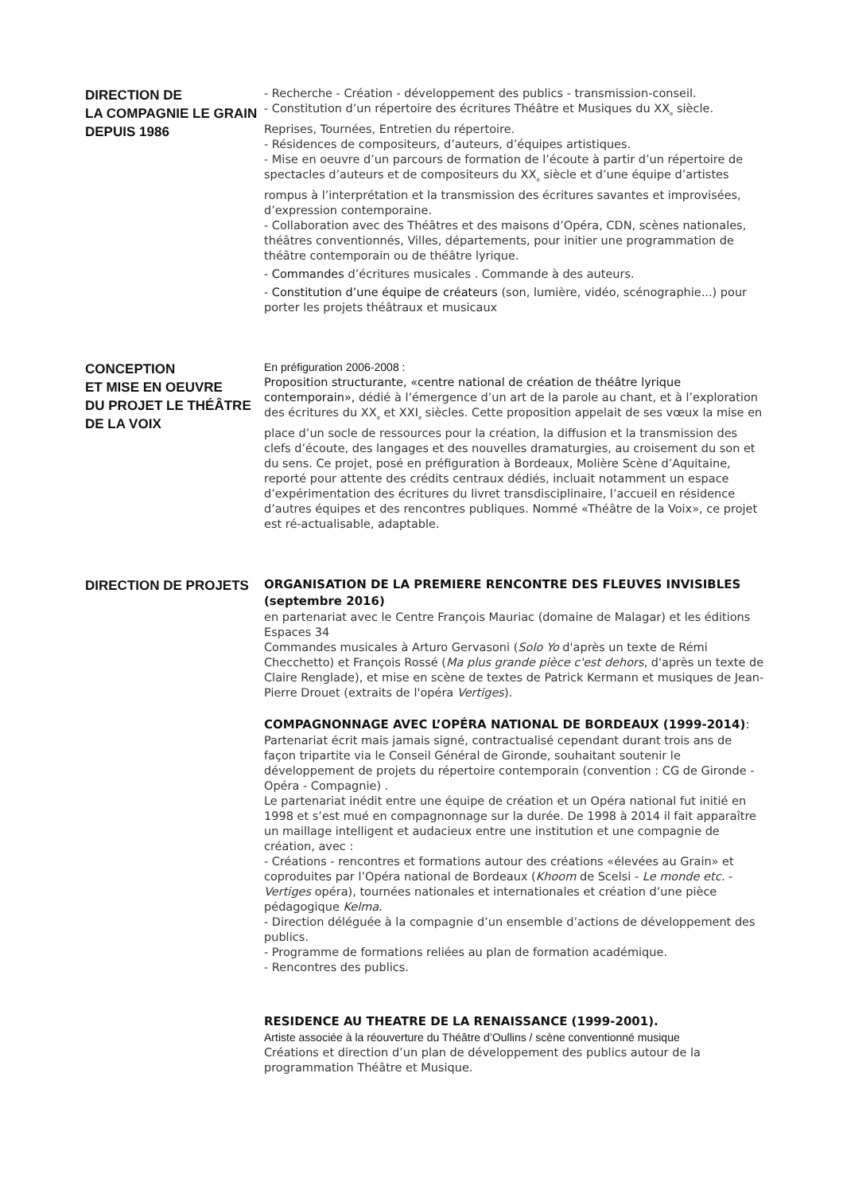DIRECTION DE
LA COMPAGNIE LE GRAIN
DEPUIS 1986
- Recherche - Création - développement des publics - transmission-conseil.
- Constitution d’un répertoire des écritures Théâtre et Musiques du XX<sub>e</sub> siècle. Reprises, Tournées, Entretien du répertoire.
- Résidences de compositeurs, d’auteurs, d’équipes artistiques.
- Mise en oeuvre d’un parcours de formation de l’écoute à partir d’un répertoire de spectacles d’auteurs et de compositeurs du XX<sub>e</sub> siècle et d’une équipe d’artistes rompus à l’interprétation et la transmission des écritures savantes et improvisées, d’expression contemporaine.
- Collaboration avec des Théâtres et des maisons d’Opéra, CDN, scènes nationales, théâtres conventionnés, Villes, départements, pour initier une programmation de théâtre contemporain ou de théâtre lyrique.
- Commandes d’écritures musicales . Commande à des auteurs.
- Constitution d’une équipe de créateurs (son, lumière, vidéo, scénographie...) pour porter les projets théâtraux et musicaux
CONCEPTION
ET MISE EN OEUVRE
DU PROJET LE THÉÂTRE
DE LA VOIX
En préfiguration 2006-2008 :
Proposition structurante, «centre national de création de théâtre lyrique contemporain», dédié à l’émergence d’un art de la parole au chant, et à l’exploration des écritures du XX<sub>e</sub> et XXI<sub>e</sub> siècles. Cette proposition appelait de ses vœux la mise en place d’un socle de ressources pour la création, la diffusion et la transmission des clefs d’écoute, des langages et des nouvelles dramaturgies, au croisement du son et du sens. Ce projet, posé en préfiguration à Bordeaux, Molière Scène d’Aquitaine, reporté pour attente des crédits centraux dédiés, incluait notamment un espace d’expérimentation des écritures du livret transdisciplinaire, l’accueil en résidence d’autres équipes et des rencontres publiques. Nommé «Théâtre de la Voix», ce projet est ré-actualisable, adaptable.
DIRECTION DE PROJETS
ORGANISATION DE LA PREMIERE RENCONTRE DES FLEUVES INVISIBLES (septembre 2016)
en partenariat avec le Centre François Mauriac (domaine de Malagar) et les éditions Espaces 34
Commandes musicales à Arturo Gervasoni (Solo Yo d'après un texte de Rémi Checchetto) et François Rossé (Ma plus grande pièce c'est dehors, d'après un texte de Claire Renglade), et mise en scène de textes de Patrick Kermann et musiques de Jean-Pierre Drouet (extraits de l'opéra Vertiges).
COMPAGNONNAGE AVEC L’OPÉRA NATIONAL DE BORDEAUX (1999-2014):
Partenariat écrit mais jamais signé, contractualisé cependant durant trois ans de façon tripartite via le Conseil Général de Gironde, souhaitant soutenir le développement de projets du répertoire contemporain (convention : CG de Gironde - Opéra - Compagnie) .
Le partenariat inédit entre une équipe de création et un Opéra national fut initié en 1998 et s’est mué en compagnonnage sur la durée. De 1998 à 2014 il fait apparaître un maillage intelligent et audacieux entre une institution et une compagnie de création, avec :
- Créations - rencontres et formations autour des créations «élevées au Grain» et coproduites par l’Opéra national de Bordeaux (Khoom de Scelsi - Le monde etc. - Vertiges opéra), tournées nationales et internationales et création d’une pièce pédagogique Kelma.
- Direction déléguée à la compagnie d’un ensemble d’actions de développement des publics.
- Programme de formations reliées au plan de formation académique.
- Rencontres des publics.
RESIDENCE AU THEATRE DE LA RENAISSANCE (1999-2001).
Artiste associée à la réouverture du Théâtre d’Oullins / scène conventionné musique
Créations et direction d’un plan de développement des publics autour de la programmation Théâtre et Musique.